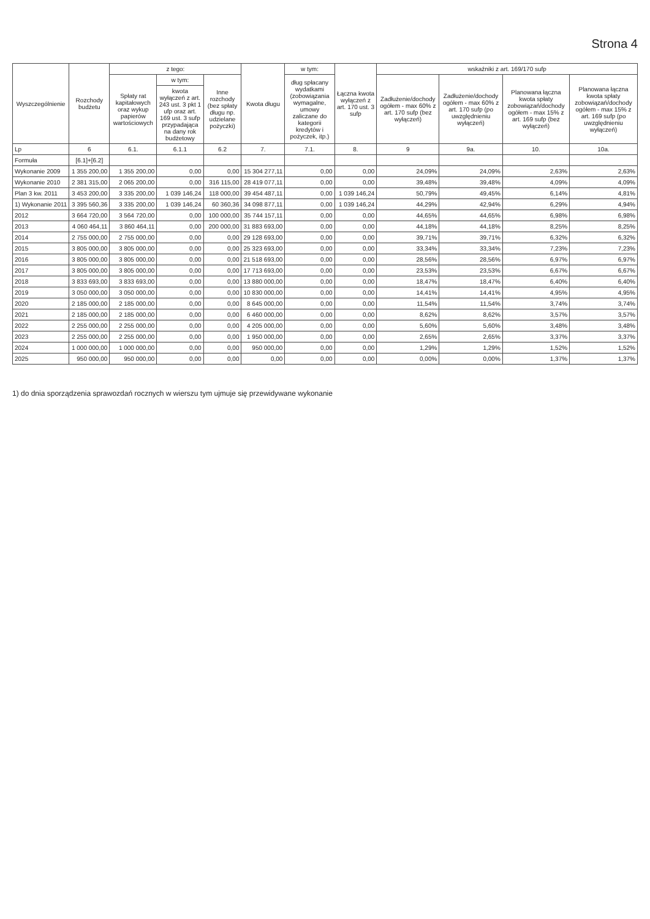Strona 4
| Wyszczególnienie | Rozchody budżetu | z tego: | | | Kwota długu | w tym: | Łączna kwota wyłączeń z art. 170 ust. 3 sufp | wskaźniki z art. 169/170 sufp | | | |
| --- | --- | --- | --- | --- | --- | --- | --- | --- | --- | --- | --- |
| | | Spłaty rat kapitałowych oraz wykup papierów wartościowych | w tym: | Inne rozchody (bez spłaty długu np. udzielane pożyczki) | | dług spłacany wydatkami (zobowiązania wymagalne, umowy zaliczane do kategorii kredytów i pożyczek, itp.) | | Zadłużenie/dochody ogółem - max 60% z art. 170 sufp (bez wyłączeń) | Zadłużenie/dochody ogółem - max 60% z art. 170 sufp (po uwzględnieniu wyłączeń) | Planowana łączna kwota spłaty zobowiązań/dochody ogółem - max 15% z art. 169 sufp (bez wyłączeń) | Planowana łączna kwota spłaty zobowiązań/dochody ogółem - max 15% z art. 169 sufp (po uwzględnieniu wyłączeń) |
| | | | kwota wyłączeń z art. 243 ust. 3 pkt 1 ufp oraz art. 169 ust. 3 sufp przypadająca na dany rok budżetowy | | | | | | | | |
| Lp | 6 | 6.1. | 6.1.1 | 6.2 | 7. | 7.1. | 8. | 9 | 9a. | 10. | 10a. |
| Formuła | [6.1]+[6.2] | | | | | | | | | | |
| Wykonanie 2009 | 1 355 200,00 | 1 355 200,00 | 0,00 | 0,00 | 15 304 277,11 | 0,00 | 0,00 | 24,09% | 24,09% | 2,63% | 2,63% |
| Wykonanie 2010 | 2 381 315,00 | 2 065 200,00 | 0,00 | 316 115,00 | 28 419 077,11 | 0,00 | 0,00 | 39,48% | 39,48% | 4,09% | 4,09% |
| Plan 3 kw. 2011 | 3 453 200,00 | 3 335 200,00 | 1 039 146,24 | 118 000,00 | 39 454 487,11 | 0,00 | 1 039 146,24 | 50,79% | 49,45% | 6,14% | 4,81% |
| 1) Wykonanie 2011 | 3 395 560,36 | 3 335 200,00 | 1 039 146,24 | 60 360,36 | 34 098 877,11 | 0,00 | 1 039 146,24 | 44,29% | 42,94% | 6,29% | 4,94% |
| 2012 | 3 664 720,00 | 3 564 720,00 | 0,00 | 100 000,00 | 35 744 157,11 | 0,00 | 0,00 | 44,65% | 44,65% | 6,98% | 6,98% |
| 2013 | 4 060 464,11 | 3 860 464,11 | 0,00 | 200 000,00 | 31 883 693,00 | 0,00 | 0,00 | 44,18% | 44,18% | 8,25% | 8,25% |
| 2014 | 2 755 000,00 | 2 755 000,00 | 0,00 | 0,00 | 29 128 693,00 | 0,00 | 0,00 | 39,71% | 39,71% | 6,32% | 6,32% |
| 2015 | 3 805 000,00 | 3 805 000,00 | 0,00 | 0,00 | 25 323 693,00 | 0,00 | 0,00 | 33,34% | 33,34% | 7,23% | 7,23% |
| 2016 | 3 805 000,00 | 3 805 000,00 | 0,00 | 0,00 | 21 518 693,00 | 0,00 | 0,00 | 28,56% | 28,56% | 6,97% | 6,97% |
| 2017 | 3 805 000,00 | 3 805 000,00 | 0,00 | 0,00 | 17 713 693,00 | 0,00 | 0,00 | 23,53% | 23,53% | 6,67% | 6,67% |
| 2018 | 3 833 693,00 | 3 833 693,00 | 0,00 | 0,00 | 13 880 000,00 | 0,00 | 0,00 | 18,47% | 18,47% | 6,40% | 6,40% |
| 2019 | 3 050 000,00 | 3 050 000,00 | 0,00 | 0,00 | 10 830 000,00 | 0,00 | 0,00 | 14,41% | 14,41% | 4,95% | 4,95% |
| 2020 | 2 185 000,00 | 2 185 000,00 | 0,00 | 0,00 | 8 645 000,00 | 0,00 | 0,00 | 11,54% | 11,54% | 3,74% | 3,74% |
| 2021 | 2 185 000,00 | 2 185 000,00 | 0,00 | 0,00 | 6 460 000,00 | 0,00 | 0,00 | 8,62% | 8,62% | 3,57% | 3,57% |
| 2022 | 2 255 000,00 | 2 255 000,00 | 0,00 | 0,00 | 4 205 000,00 | 0,00 | 0,00 | 5,60% | 5,60% | 3,48% | 3,48% |
| 2023 | 2 255 000,00 | 2 255 000,00 | 0,00 | 0,00 | 1 950 000,00 | 0,00 | 0,00 | 2,65% | 2,65% | 3,37% | 3,37% |
| 2024 | 1 000 000,00 | 1 000 000,00 | 0,00 | 0,00 | 950 000,00 | 0,00 | 0,00 | 1,29% | 1,29% | 1,52% | 1,52% |
| 2025 | 950 000,00 | 950 000,00 | 0,00 | 0,00 | 0,00 | 0,00 | 0,00 | 0,00% | 0,00% | 1,37% | 1,37% |
1) do dnia sporządzenia sprawozdań rocznych w wierszu tym ujmuje się przewidywane wykonanie